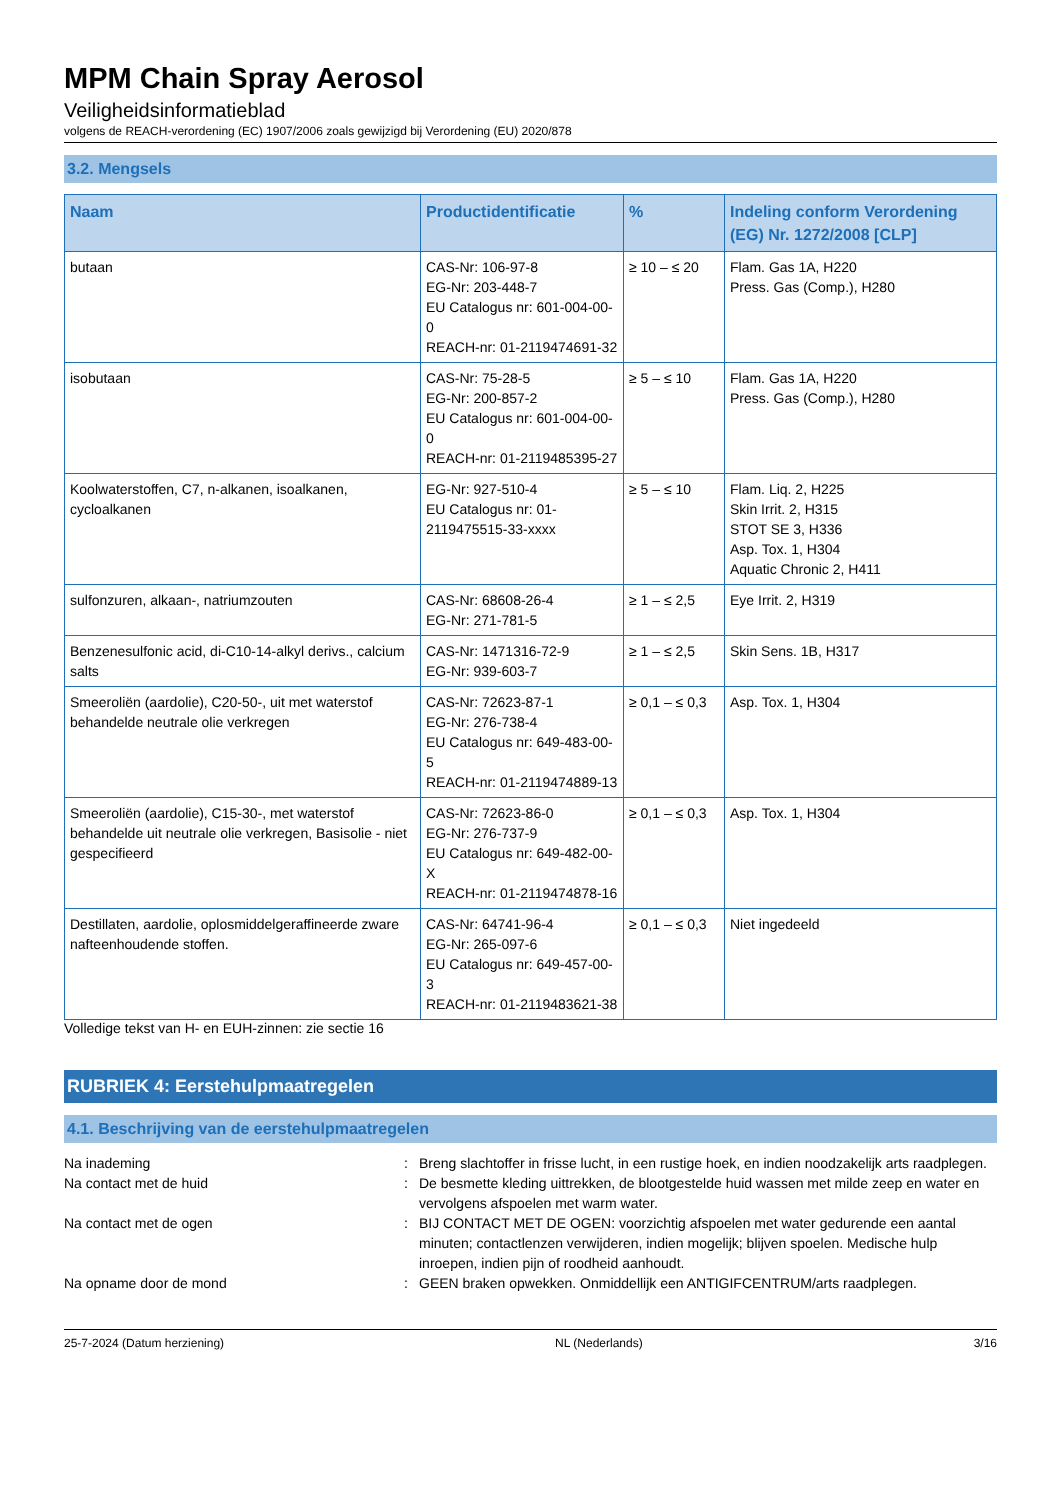MPM Chain Spray Aerosol
Veiligheidsinformatieblad
volgens de REACH-verordening (EC) 1907/2006 zoals gewijzigd bij Verordening (EU) 2020/878
3.2. Mengsels
| Naam | Productidentificatie | % | Indeling conform Verordening (EG) Nr. 1272/2008 [CLP] |
| --- | --- | --- | --- |
| butaan | CAS-Nr: 106-97-8 EG-Nr: 203-448-7 EU Catalogus nr: 601-004-00-0 REACH-nr: 01-2119474691-32 | ≥ 10 – ≤ 20 | Flam. Gas 1A, H220 Press. Gas (Comp.), H280 |
| isobutaan | CAS-Nr: 75-28-5 EG-Nr: 200-857-2 EU Catalogus nr: 601-004-00-0 REACH-nr: 01-2119485395-27 | ≥ 5 – ≤ 10 | Flam. Gas 1A, H220 Press. Gas (Comp.), H280 |
| Koolwaterstoffen, C7, n-alkanen, isoalkanen, cycloalkanen | EG-Nr: 927-510-4 EU Catalogus nr: 01-2119475515-33-xxxx | ≥ 5 – ≤ 10 | Flam. Liq. 2, H225 Skin Irrit. 2, H315 STOT SE 3, H336 Asp. Tox. 1, H304 Aquatic Chronic 2, H411 |
| sulfonzuren, alkaan-, natriumzouten | CAS-Nr: 68608-26-4 EG-Nr: 271-781-5 | ≥ 1 – ≤ 2,5 | Eye Irrit. 2, H319 |
| Benzenesulfonic acid, di-C10-14-alkyl derivs., calcium salts | CAS-Nr: 1471316-72-9 EG-Nr: 939-603-7 | ≥ 1 – ≤ 2,5 | Skin Sens. 1B, H317 |
| Smeeroliën (aardolie), C20-50-, uit met waterstof behandelde neutrale olie verkregen | CAS-Nr: 72623-87-1 EG-Nr: 276-738-4 EU Catalogus nr: 649-483-00-5 REACH-nr: 01-2119474889-13 | ≥ 0,1 – ≤ 0,3 | Asp. Tox. 1, H304 |
| Smeeroliën (aardolie), C15-30-, met waterstof behandelde uit neutrale olie verkregen, Basisolie - niet gespecifieerd | CAS-Nr: 72623-86-0 EG-Nr: 276-737-9 EU Catalogus nr: 649-482-00-X REACH-nr: 01-2119474878-16 | ≥ 0,1 – ≤ 0,3 | Asp. Tox. 1, H304 |
| Destillaten, aardolie, oplosmiddelgeraffineerde zware nafteenhoudende stoffen. | CAS-Nr: 64741-96-4 EG-Nr: 265-097-6 EU Catalogus nr: 649-457-00-3 REACH-nr: 01-2119483621-38 | ≥ 0,1 – ≤ 0,3 | Niet ingedeeld |
Volledige tekst van H- en EUH-zinnen: zie sectie 16
RUBRIEK 4: Eerstehulpmaatregelen
4.1. Beschrijving van de eerstehulpmaatregelen
Na inademing : Breng slachtoffer in frisse lucht, in een rustige hoek, en indien noodzakelijk arts raadplegen.
Na contact met de huid : De besmette kleding uittrekken, de blootgestelde huid wassen met milde zeep en water en vervolgens afspoelen met warm water.
Na contact met de ogen : BIJ CONTACT MET DE OGEN: voorzichtig afspoelen met water gedurende een aantal minuten; contactlenzen verwijderen, indien mogelijk; blijven spoelen. Medische hulp inroepen, indien pijn of roodheid aanhoudt.
Na opname door de mond : GEEN braken opwekken. Onmiddellijk een ANTIGIFCENTRUM/arts raadplegen.
25-7-2024 (Datum herziening) NL (Nederlands) 3/16